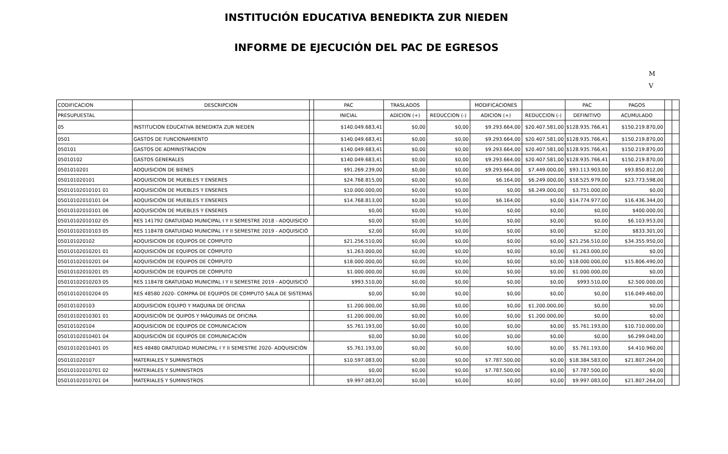INSTITUCIÓN EDUCATIVA BENEDIKTA ZUR NIEDEN
INFORME DE EJECUCIÓN DEL PAC DE EGRESOS
M
V
| CODIFICACION | DESCRIPCION | | PAC | TRASLADOS | | MODIFICACIONES | | PAC | PAGOS | | |
| --- | --- | --- | --- | --- | --- | --- | --- | --- | --- | --- | --- |
| PRESUPUESTAL | | | INICIAL | ADICION (+) | REDUCCION (-) | ADICION (+) | REDUCCION (-) | DEFINITIVO | ACUMULADO | | |
| 05 | INSTITUCION EDUCATIVA BENEDIKTA ZUR NIEDEN | | $140.049.683,41 | $0,00 | $0,00 | $9.293.664,00 | $20.407.581,00 | $128.935.766,41 | $150.219.870,00 | | |
| 0501 | GASTOS DE FUNCIONAMIENTO | | $140.049.683,41 | $0,00 | $0,00 | $9.293.664,00 | $20.407.581,00 | $128.935.766,41 | $150.219.870,00 | | |
| 050101 | GASTOS DE ADMINISTRACION | | $140.049.683,41 | $0,00 | $0,00 | $9.293.664,00 | $20.407.581,00 | $128.935.766,41 | $150.219.870,00 | | |
| 05010102 | GASTOS GENERALES | | $140.049.683,41 | $0,00 | $0,00 | $9.293.664,00 | $20.407.581,00 | $128.935.766,41 | $150.219.870,00 | | |
| 0501010201 | ADQUISICION DE BIENES | | $91.269.239,00 | $0,00 | $0,00 | $9.293.664,00 | $7.449.000,00 | $93.113.903,00 | $93.850.812,00 | | |
| 050101020101 | ADQUISICION DE MUEBLES Y ENSERES | | $24.768.815,00 | $0,00 | $0,00 | $6.164,00 | $6.249.000,00 | $18.525.979,00 | $23.773.598,00 | | |
| 05010102010101 01 | ADQUISICIÓN DE MUEBLES Y ENSERES | | $10.000.000,00 | $0,00 | $0,00 | $0,00 | $6.249.000,00 | $3.751.000,00 | $0,00 | | |
| 05010102010101 04 | ADQUISICIÓN DE MUEBLES Y ENSERES | | $14.768.813,00 | $0,00 | $0,00 | $6.164,00 | $0,00 | $14.774.977,00 | $16.436.344,00 | | |
| 05010102010101 06 | ADQUISICIÓN DE MUEBLES Y ENSERES | | $0,00 | $0,00 | $0,00 | $0,00 | $0,00 | $0,00 | $400.000,00 | | |
| 05010102010102 05 | RES 141792 GRATUIDAD MUNICIPAL I Y II SEMESTRE 2018 - ADQUISICIO | | $0,00 | $0,00 | $0,00 | $0,00 | $0,00 | $0,00 | $6.103.953,00 | | |
| 05010102010103 05 | RES 118478 GRATUIDAD MUNICIPAL I Y II SEMESTRE 2019 - ADQUISICIÓ | | $2,00 | $0,00 | $0,00 | $0,00 | $0,00 | $2,00 | $833.301,00 | | |
| 050101020102 | ADQUISICION DE EQUIPOS DE COMPUTO | | $21.256.510,00 | $0,00 | $0,00 | $0,00 | $0,00 | $21.256.510,00 | $34.355.950,00 | | |
| 05010102010201 01 | ADQUISICIÓN DE EQUIPOS DE CÓMPUTO | | $1.263.000,00 | $0,00 | $0,00 | $0,00 | $0,00 | $1.263.000,00 | $0,00 | | |
| 05010102010201 04 | ADQUISICIÓN DE EQUIPOS DE CÓMPUTO | | $18.000.000,00 | $0,00 | $0,00 | $0,00 | $0,00 | $18.000.000,00 | $15.806.490,00 | | |
| 05010102010201 05 | ADQUISICIÓN DE EQUIPOS DE CÓMPUTO | | $1.000.000,00 | $0,00 | $0,00 | $0,00 | $0,00 | $1.000.000,00 | $0,00 | | |
| 05010102010203 05 | RES 118478 GRATUIDAD MUNICIPAL I Y II SEMESTRE 2019 - ADQUISICIÓ | | $993.510,00 | $0,00 | $0,00 | $0,00 | $0,00 | $993.510,00 | $2.500.000,00 | | |
| 05010102010204 05 | RES 48580 2020- COMPRA DE EQUIPOS DE COMPUTO SALA DE SISTEMAS | | $0,00 | $0,00 | $0,00 | $0,00 | $0,00 | $0,00 | $16.049.460,00 | | |
| 050101020103 | ADQUISICION EQUIPO Y MAQUINA DE OFICINA | | $1.200.000,00 | $0,00 | $0,00 | $0,00 | $1.200.000,00 | $0,00 | $0,00 | | |
| 05010102010301 01 | ADQUISICIÓN DE QUIPOS Y MÁQUINAS DE OFICINA | | $1.200.000,00 | $0,00 | $0,00 | $0,00 | $1.200.000,00 | $0,00 | $0,00 | | |
| 050101020104 | ADQUISICION DE EQUIPOS DE COMUNICACION | | $5.761.193,00 | $0,00 | $0,00 | $0,00 | $0,00 | $5.761.193,00 | $10.710.000,00 | | |
| 05010102010401 04 | ADQUISICIÓN DE EQUIPOS DE COMUNICACIÓN | | $0,00 | $0,00 | $0,00 | $0,00 | $0,00 | $0,00 | $6.299.040,00 | | |
| 05010102010401 05 | RES 48480 GRATUIDAD MUNICIPAL I Y II SEMESTRE 2020- ADQUISICIÓN | | $5.761.193,00 | $0,00 | $0,00 | $0,00 | $0,00 | $5.761.193,00 | $4.410.960,00 | | |
| 050101020107 | MATERIALES Y SUMINISTROS | | $10.597.083,00 | $0,00 | $0,00 | $7.787.500,00 | $0,00 | $18.384.583,00 | $21.807.264,00 | | |
| 05010102010701 02 | MATERIALES Y SUMINISTROS | | $0,00 | $0,00 | $0,00 | $7.787.500,00 | $0,00 | $7.787.500,00 | $0,00 | | |
| 05010102010701 04 | MATERIALES Y SUMINISTROS | | $9.997.083,00 | $0,00 | $0,00 | $0,00 | $0,00 | $9.997.083,00 | $21.807.264,00 | | |